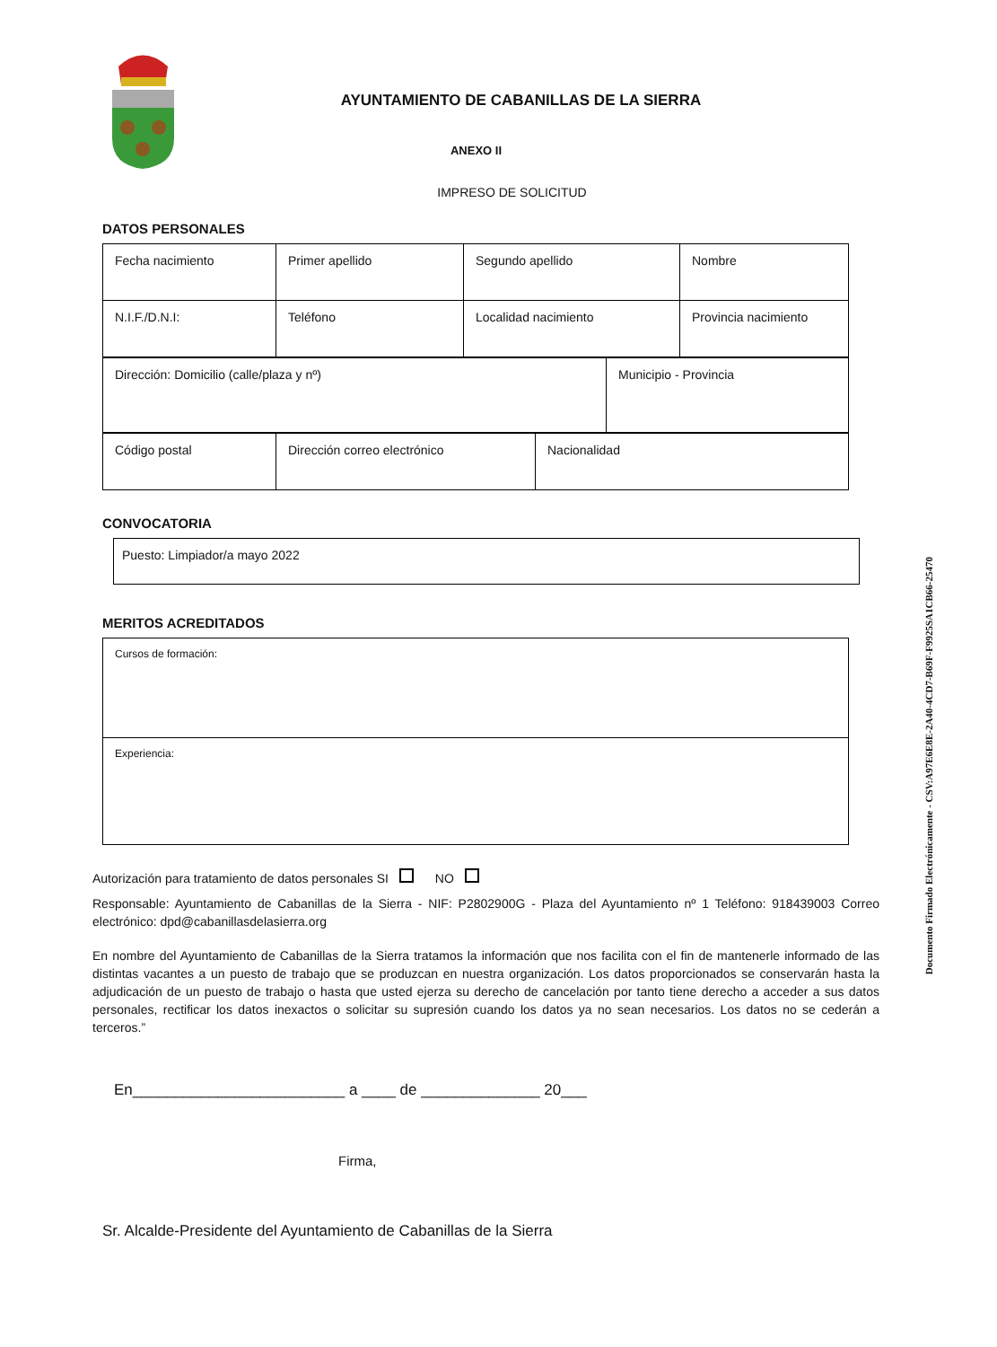AYUNTAMIENTO DE CABANILLAS DE LA SIERRA
ANEXO II
IMPRESO DE SOLICITUD
DATOS PERSONALES
| Fecha nacimiento | Primer apellido | Segundo apellido | Nombre |
| N.I.F./D.N.I: | Teléfono | Localidad nacimiento | Provincia nacimiento |
| Dirección: Domicilio (calle/plaza y nº) | Municipio - Provincia |
| Código postal | Dirección correo electrónico | Nacionalidad |
CONVOCATORIA
| Puesto: Limpiador/a mayo 2022 |
MERITOS ACREDITADOS
| Cursos de formación: |
| Experiencia: |
Autorización para tratamiento de datos personales SI NO
Responsable: Ayuntamiento de Cabanillas de la Sierra - NIF: P2802900G - Plaza del Ayuntamiento nº 1 Teléfono: 918439003 Correo electrónico: dpd@cabanillasdelasierra.org
En nombre del Ayuntamiento de Cabanillas de la Sierra tratamos la información que nos facilita con el fin de mantenerle informado de las distintas vacantes a un puesto de trabajo que se produzcan en nuestra organización. Los datos proporcionados se conservarán hasta la adjudicación de un puesto de trabajo o hasta que usted ejerza su derecho de cancelación por tanto tiene derecho a acceder a sus datos personales, rectificar los datos inexactos o solicitar su supresión cuando los datos ya no sean necesarios. Los datos no se cederán a terceros.”
En_________________________ a ____ de ______________ 20___
Firma,
Sr. Alcalde-Presidente del Ayuntamiento de Cabanillas de la Sierra
Documento Firmado Electrónicamente - CSV:A97E6E8E-2A40-4CD7-B69F-F9925SA1CB66-25470